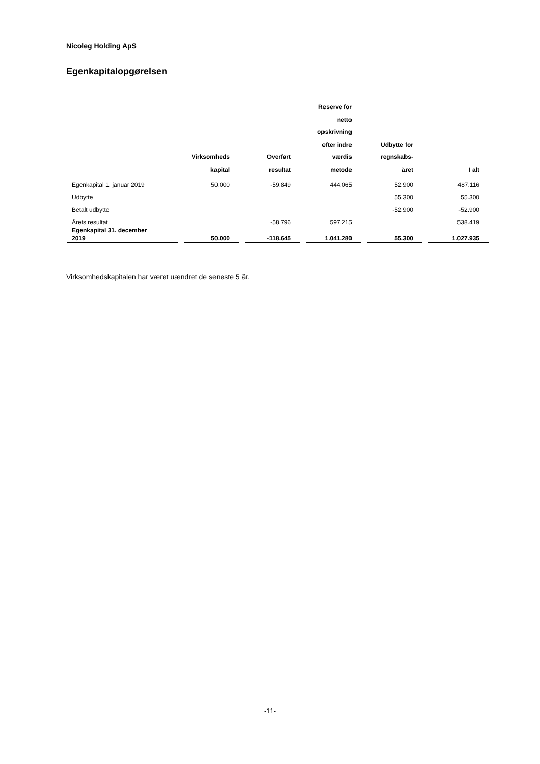Nicoleg Holding ApS
Egenkapitalopgørelsen
| | Virksomheds kapital | Overført resultat | Reserve for netto opskrivning efter indre værdis metode | Udbytte for regnskabs- året | I alt |
| --- | --- | --- | --- | --- | --- |
| Egenkapital 1. januar 2019 | 50.000 | -59.849 | 444.065 | 52.900 | 487.116 |
| Udbytte | | | | 55.300 | 55.300 |
| Betalt udbytte | | | | -52.900 | -52.900 |
| Årets resultat | | -58.796 | 597.215 | | 538.419 |
| Egenkapital 31. december 2019 | 50.000 | -118.645 | 1.041.280 | 55.300 | 1.027.935 |
Virksomhedskapitalen har været uændret de seneste 5 år.
-11-